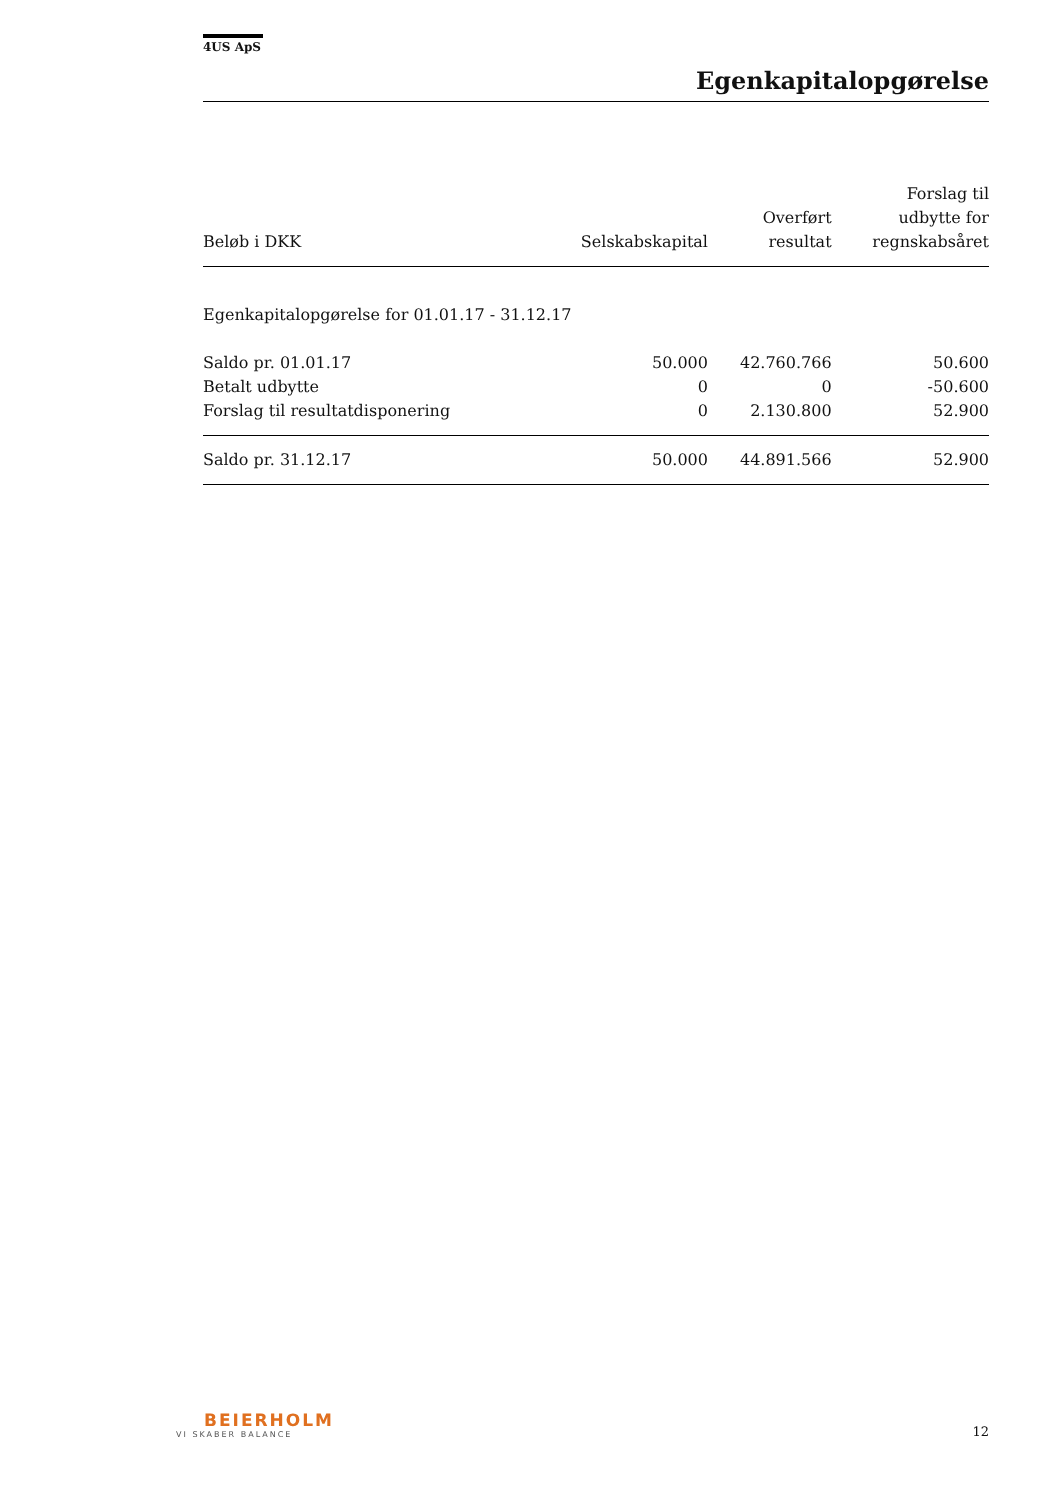4US ApS
Egenkapitalopgørelse
| Beløb i DKK | Selskabskapital | Overført resultat | Forslag til udbytte for regnskabsåret |
| --- | --- | --- | --- |
| Egenkapitalopgørelse for 01.01.17 - 31.12.17 | | | |
| Saldo pr. 01.01.17 | 50.000 | 42.760.766 | 50.600 |
| Betalt udbytte | 0 | 0 | -50.600 |
| Forslag til resultatdisponering | 0 | 2.130.800 | 52.900 |
| Saldo pr. 31.12.17 | 50.000 | 44.891.566 | 52.900 |
BEIERHOLM
VI SKABER BALANCE
12